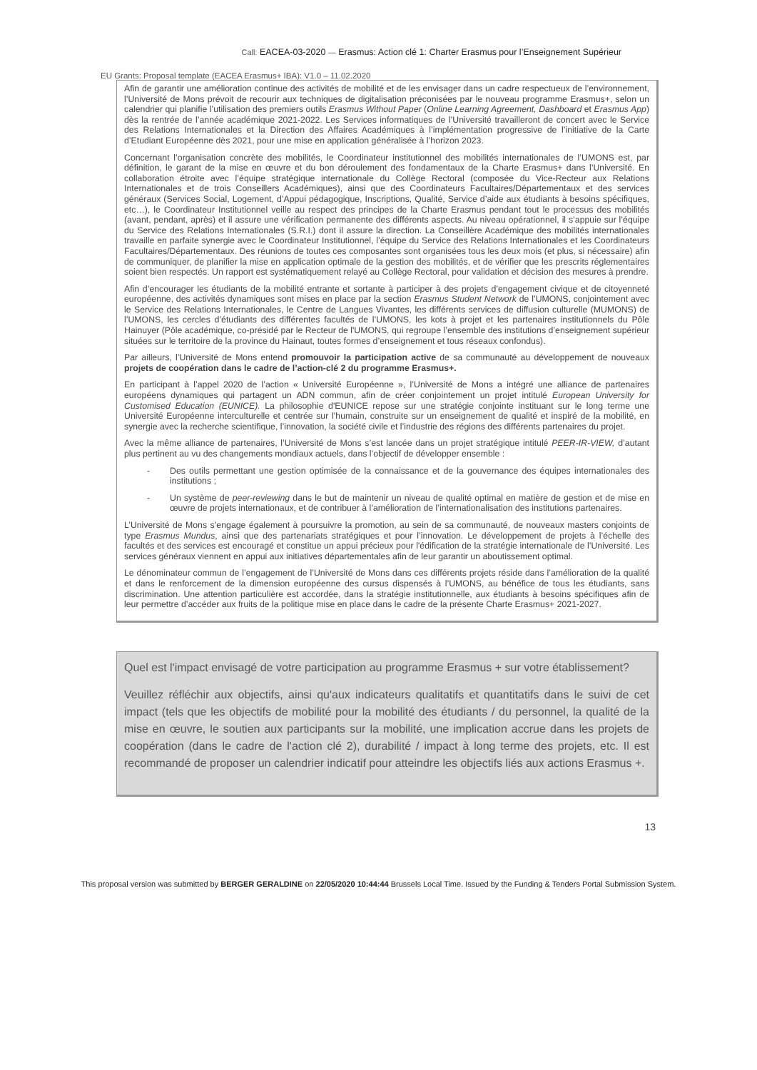Call: EACEA-03-2020 — Erasmus: Action clé 1: Charter Erasmus pour l’Enseignement Supérieur
EU Grants: Proposal template (EACEA Erasmus+ IBA): V1.0 – 11.02.2020
Afin de garantir une amélioration continue des activités de mobilité et de les envisager dans un cadre respectueux de l’environnement, l’Université de Mons prévoit de recourir aux techniques de digitalisation préconisées par le nouveau programme Erasmus+, selon un calendrier qui planifie l’utilisation des premiers outils Erasmus Without Paper (Online Learning Agreement, Dashboard et Erasmus App) dès la rentrée de l’année académique 2021-2022. Les Services informatiques de l’Université travailleront de concert avec le Service des Relations Internationales et la Direction des Affaires Académiques à l’implémentation progressive de l’initiative de la Carte d’Etudiant Européenne dès 2021, pour une mise en application généralisée à l’horizon 2023.
Concernant l’organisation concrète des mobilités, le Coordinateur institutionnel des mobilités internationales de l’UMONS est, par définition, le garant de la mise en œuvre et du bon déroulement des fondamentaux de la Charte Erasmus+ dans l’Université. En collaboration étroite avec l’équipe stratégique internationale du Collège Rectoral (composée du Vice-Recteur aux Relations Internationales et de trois Conseillers Académiques), ainsi que des Coordinateurs Facultaires/Départementaux et des services généraux (Services Social, Logement, d’Appui pédagogique, Inscriptions, Qualité, Service d’aide aux étudiants à besoins spécifiques, etc…), le Coordinateur Institutionnel veille au respect des principes de la Charte Erasmus pendant tout le processus des mobilités (avant, pendant, après) et il assure une vérification permanente des différents aspects. Au niveau opérationnel, il s’appuie sur l’équipe du Service des Relations Internationales (S.R.I.) dont il assure la direction. La Conseillère Académique des mobilités internationales travaille en parfaite synergie avec le Coordinateur Institutionnel, l’équipe du Service des Relations Internationales et les Coordinateurs Facultaires/Départementaux. Des réunions de toutes ces composantes sont organisées tous les deux mois (et plus, si nécessaire) afin de communiquer, de planifier la mise en application optimale de la gestion des mobilités, et de vérifier que les prescrits réglementaires soient bien respectés. Un rapport est systématiquement relayé au Collège Rectoral, pour validation et décision des mesures à prendre.
Afin d’encourager les étudiants de la mobilité entrante et sortante à participer à des projets d’engagement civique et de citoyenneté européenne, des activités dynamiques sont mises en place par la section Erasmus Student Network de l’UMONS, conjointement avec le Service des Relations Internationales, le Centre de Langues Vivantes, les différents services de diffusion culturelle (MUMONS) de l’UMONS, les cercles d’étudiants des différentes facultés de l’UMONS, les kots à projet et les partenaires institutionnels du Pôle Hainuyer (Pôle académique, co-présidé par le Recteur de l'UMONS, qui regroupe l’ensemble des institutions d’enseignement supérieur situées sur le territoire de la province du Hainaut, toutes formes d’enseignement et tous réseaux confondus).
Par ailleurs, l’Université de Mons entend promouvoir la participation active de sa communauté au développement de nouveaux projets de coopération dans le cadre de l’action-clé 2 du programme Erasmus+.
En participant à l’appel 2020 de l’action « Université Européenne », l’Université de Mons a intégré une alliance de partenaires européens dynamiques qui partagent un ADN commun, afin de créer conjointement un projet intitulé European University for Customised Education (EUNICE). La philosophie d'EUNICE repose sur une stratégie conjointe instituant sur le long terme une Université Européenne interculturelle et centrée sur l’humain, construite sur un enseignement de qualité et inspiré de la mobilité, en synergie avec la recherche scientifique, l’innovation, la société civile et l’industrie des régions des différents partenaires du projet.
Avec la même alliance de partenaires, l’Université de Mons s’est lancée dans un projet stratégique intitulé PEER-IR-VIEW, d’autant plus pertinent au vu des changements mondiaux actuels, dans l’objectif de développer ensemble :
- Des outils permettant une gestion optimisée de la connaissance et de la gouvernance des équipes internationales des institutions ;
- Un système de peer-reviewing dans le but de maintenir un niveau de qualité optimal en matière de gestion et de mise en œuvre de projets internationaux, et de contribuer à l’amélioration de l’internationalisation des institutions partenaires.
L’Université de Mons s’engage également à poursuivre la promotion, au sein de sa communauté, de nouveaux masters conjoints de type Erasmus Mundus, ainsi que des partenariats stratégiques et pour l’innovation. Le développement de projets à l’échelle des facultés et des services est encouragé et constitue un appui précieux pour l'édification de la stratégie internationale de l’Université. Les services généraux viennent en appui aux initiatives départementales afin de leur garantir un aboutissement optimal.
Le dénominateur commun de l’engagement de l’Université de Mons dans ces différents projets réside dans l’amélioration de la qualité et dans le renforcement de la dimension européenne des cursus dispensés à l’UMONS, au bénéfice de tous les étudiants, sans discrimination. Une attention particulière est accordée, dans la stratégie institutionnelle, aux étudiants à besoins spécifiques afin de leur permettre d’accéder aux fruits de la politique mise en place dans le cadre de la présente Charte Erasmus+ 2021-2027.
Quel est l'impact envisagé de votre participation au programme Erasmus + sur votre établissement?
Veuillez réfléchir aux objectifs, ainsi qu'aux indicateurs qualitatifs et quantitatifs dans le suivi de cet impact (tels que les objectifs de mobilité pour la mobilité des étudiants / du personnel, la qualité de la mise en œuvre, le soutien aux participants sur la mobilité, une implication accrue dans les projets de coopération (dans le cadre de l'action clé 2), durabilité / impact à long terme des projets, etc. Il est recommandé de proposer un calendrier indicatif pour atteindre les objectifs liés aux actions Erasmus +.
13
This proposal version was submitted by BERGER GERALDINE on 22/05/2020 10:44:44 Brussels Local Time. Issued by the Funding & Tenders Portal Submission System.